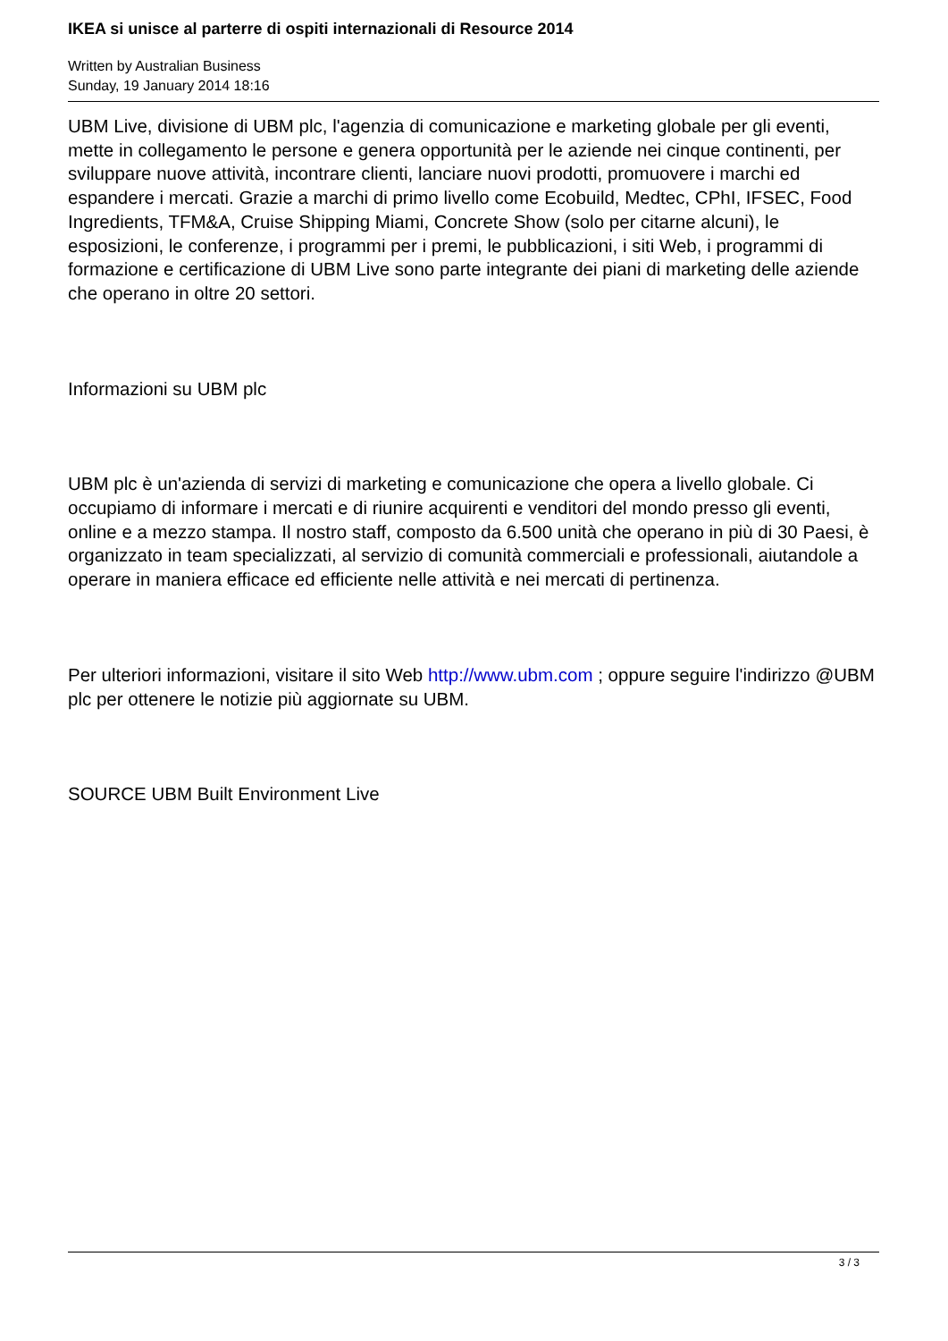IKEA si unisce al parterre di ospiti internazionali di Resource 2014
Written by Australian Business
Sunday, 19 January 2014 18:16
UBM Live, divisione di UBM plc, l'agenzia di comunicazione e marketing globale per gli eventi, mette in collegamento le persone e genera opportunità per le aziende nei cinque continenti, per sviluppare nuove attività, incontrare clienti, lanciare nuovi prodotti, promuovere i marchi ed espandere i mercati. Grazie a marchi di primo livello come Ecobuild, Medtec, CPhI, IFSEC, Food Ingredients, TFM&A, Cruise Shipping Miami, Concrete Show (solo per citarne alcuni), le esposizioni, le conferenze, i programmi per i premi, le pubblicazioni, i siti Web, i programmi di formazione e certificazione di UBM Live sono parte integrante dei piani di marketing delle aziende che operano in oltre 20 settori.
Informazioni su UBM plc
UBM plc è un'azienda di servizi di marketing e comunicazione che opera a livello globale. Ci occupiamo di informare i mercati e di riunire acquirenti e venditori del mondo presso gli eventi, online e a mezzo stampa. Il nostro staff, composto da 6.500 unità che operano in più di 30 Paesi, è organizzato in team specializzati, al servizio di comunità commerciali e professionali, aiutandole a operare in maniera efficace ed efficiente nelle attività e nei mercati di pertinenza.
Per ulteriori informazioni, visitare il sito Web http://www.ubm.com ; oppure seguire l'indirizzo @UBM plc per ottenere le notizie più aggiornate su UBM.
SOURCE UBM Built Environment Live
3 / 3